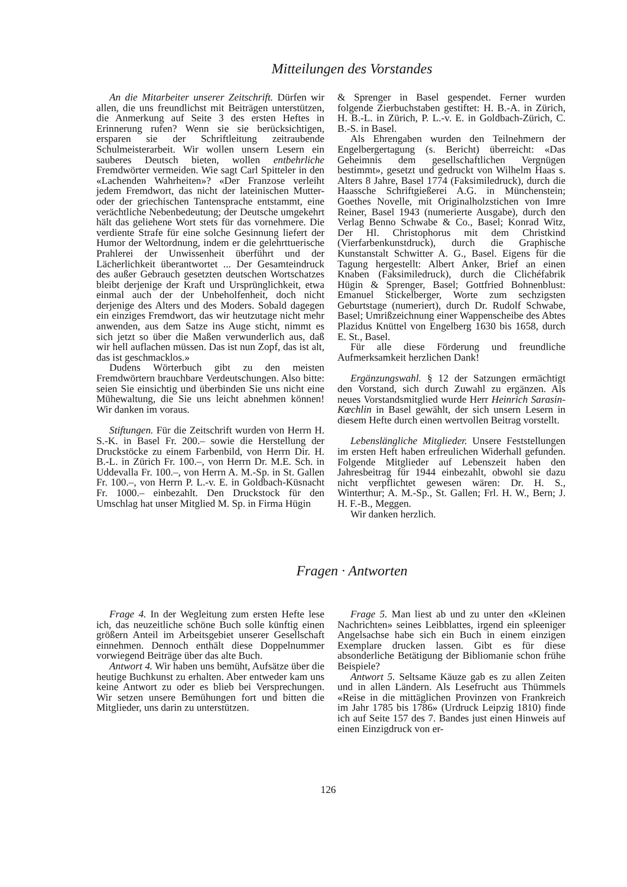Mitteilungen des Vorstandes
An die Mitarbeiter unserer Zeitschrift. Dürfen wir allen, die uns freundlichst mit Beiträgen unterstützen, die Anmerkung auf Seite 3 des ersten Heftes in Erinnerung rufen? Wenn sie sie berücksichtigen, ersparen sie der Schriftleitung zeitraubende Schulmeisterarbeit. Wir wollen unsern Lesern ein sauberes Deutsch bieten, wollen entbehrliche Fremdwörter vermeiden. Wie sagt Carl Spitteler in den «Lachenden Wahrheiten»? «Der Franzose verleiht jedem Fremdwort, das nicht der lateinischen Mutter- oder der griechischen Tantensprache entstammt, eine verächtliche Nebenbedeutung; der Deutsche umgekehrt hält das geliehene Wort stets für das vornehmere. Die verdiente Strafe für eine solche Gesinnung liefert der Humor der Weltordnung, indem er die gelehrttuerische Prahlerei der Unwissenheit überführt und der Lächerlichkeit überantwortet ... Der Gesamteindruck des außer Gebrauch gesetzten deutschen Wortschatzes bleibt derjenige der Kraft und Ursprünglichkeit, etwa einmal auch der der Unbeholfenheit, doch nicht derjenige des Alters und des Moders. Sobald dagegen ein einziges Fremdwort, das wir heutzutage nicht mehr anwenden, aus dem Satze ins Auge sticht, nimmt es sich jetzt so über die Maßen verwunderlich aus, daß wir hell auflachen müssen. Das ist nun Zopf, das ist alt, das ist geschmacklos.»
Dudens Wörterbuch gibt zu den meisten Fremdwörtern brauchbare Verdeutschungen. Also bitte: seien Sie einsichtig und überbinden Sie uns nicht eine Mühewaltung, die Sie uns leicht abnehmen können! Wir danken im voraus.
Stiftungen. Für die Zeitschrift wurden von Herrn H. S.-K. in Basel Fr. 200.– sowie die Herstellung der Druckstöcke zu einem Farbenbild, von Herrn Dir. H. B.-L. in Zürich Fr. 100.–, von Herrn Dr. M.E. Sch. in Uddevalla Fr. 100.–, von Herrn A. M.-Sp. in St. Gallen Fr. 100.–, von Herrn P. L.-v. E. in Goldbach-Küsnacht Fr. 1000.– einbezahlt. Den Druckstock für den Umschlag hat unser Mitglied M. Sp. in Firma Hügin
& Sprenger in Basel gespendet. Ferner wurden folgende Zierbuchstaben gestiftet: H. B.-A. in Zürich, H. B.-L. in Zürich, P. L.-v. E. in Goldbach-Zürich, C. B.-S. in Basel.
Als Ehrengaben wurden den Teilnehmern der Engelbergertagung (s. Bericht) überreicht: «Das Geheimnis dem gesellschaftlichen Vergnügen bestimmt», gesetzt und gedruckt von Wilhelm Haas s. Alters 8 Jahre, Basel 1774 (Faksimiledruck), durch die Haassche Schriftgießerei A.G. in Münchenstein; Goethes Novelle, mit Originalholzstichen von Imre Reiner, Basel 1943 (numerierte Ausgabe), durch den Verlag Benno Schwabe & Co., Basel; Konrad Witz, Der Hl. Christophorus mit dem Christkind (Vierfarbenkunstdruck), durch die Graphische Kunstanstalt Schwitter A. G., Basel. Eigens für die Tagung hergestellt: Albert Anker, Brief an einen Knaben (Faksimiledruck), durch die Clichéfabrik Hügin & Sprenger, Basel; Gottfried Bohnenblust: Emanuel Stickelberger, Worte zum sechzigsten Geburtstage (numeriert), durch Dr. Rudolf Schwabe, Basel; Umrißzeichnung einer Wappenscheibe des Abtes Plazidus Knüttel von Engelberg 1630 bis 1658, durch E. St., Basel.
Für alle diese Förderung und freundliche Aufmerksamkeit herzlichen Dank!
Ergänzungswahl. § 12 der Satzungen ermächtigt den Vorstand, sich durch Zuwahl zu ergänzen. Als neues Vorstandsmitglied wurde Herr Heinrich Sarasin-Kœchlin in Basel gewählt, der sich unsern Lesern in diesem Hefte durch einen wertvollen Beitrag vorstellt.
Lebenslängliche Mitglieder. Unsere Feststellungen im ersten Heft haben erfreulichen Widerhall gefunden. Folgende Mitglieder auf Lebenszeit haben den Jahresbeitrag für 1944 einbezahlt, obwohl sie dazu nicht verpflichtet gewesen wären: Dr. H. S., Winterthur; A. M.-Sp., St. Gallen; Frl. H. W., Bern; J. H. F.-B., Meggen.
Wir danken herzlich.
Fragen · Antworten
Frage 4. In der Wegleitung zum ersten Hefte lese ich, das neuzeitliche schöne Buch solle künftig einen größern Anteil im Arbeitsgebiet unserer Gesellschaft einnehmen. Dennoch enthält diese Doppelnummer vorwiegend Beiträge über das alte Buch.
Antwort 4. Wir haben uns bemüht, Aufsätze über die heutige Buchkunst zu erhalten. Aber entweder kam uns keine Antwort zu oder es blieb bei Versprechungen. Wir setzen unsere Bemühungen fort und bitten die Mitglieder, uns darin zu unterstützen.
Frage 5. Man liest ab und zu unter den «Kleinen Nachrichten» seines Leibblattes, irgend ein spleeniger Angelsachse habe sich ein Buch in einem einzigen Exemplare drucken lassen. Gibt es für diese absonderliche Betätigung der Bibliomanie schon frühe Beispiele?
Antwort 5. Seltsame Käuze gab es zu allen Zeiten und in allen Ländern. Als Lesefrucht aus Thümmels «Reise in die mittäglichen Provinzen von Frankreich im Jahr 1785 bis 1786» (Urdruck Leipzig 1810) finde ich auf Seite 157 des 7. Bandes just einen Hinweis auf einen Einzigdruck von er-
126